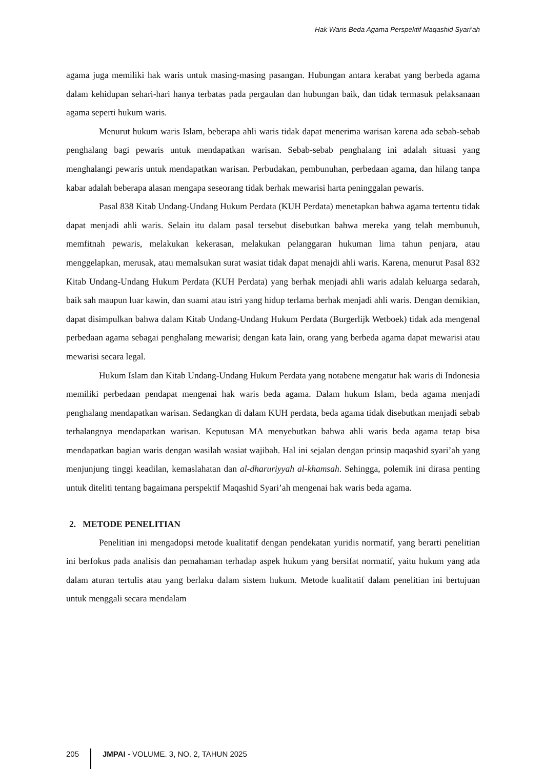Hak Waris Beda Agama Perspektif Maqashid Syari’ah
agama juga memiliki hak waris untuk masing-masing pasangan. Hubungan antara kerabat yang berbeda agama dalam kehidupan sehari-hari hanya terbatas pada pergaulan dan hubungan baik, dan tidak termasuk pelaksanaan agama seperti hukum waris.
Menurut hukum waris Islam, beberapa ahli waris tidak dapat menerima warisan karena ada sebab-sebab penghalang bagi pewaris untuk mendapatkan warisan. Sebab-sebab penghalang ini adalah situasi yang menghalangi pewaris untuk mendapatkan warisan. Perbudakan, pembunuhan, perbedaan agama, dan hilang tanpa kabar adalah beberapa alasan mengapa seseorang tidak berhak mewarisi harta peninggalan pewaris.
Pasal 838 Kitab Undang-Undang Hukum Perdata (KUH Perdata) menetapkan bahwa agama tertentu tidak dapat menjadi ahli waris. Selain itu dalam pasal tersebut disebutkan bahwa mereka yang telah membunuh, memfitnah pewaris, melakukan kekerasan, melakukan pelanggaran hukuman lima tahun penjara, atau menggelapkan, merusak, atau memalsukan surat wasiat tidak dapat menajdi ahli waris. Karena, menurut Pasal 832 Kitab Undang-Undang Hukum Perdata (KUH Perdata) yang berhak menjadi ahli waris adalah keluarga sedarah, baik sah maupun luar kawin, dan suami atau istri yang hidup terlama berhak menjadi ahli waris. Dengan demikian, dapat disimpulkan bahwa dalam Kitab Undang-Undang Hukum Perdata (Burgerlijk Wetboek) tidak ada mengenal perbedaan agama sebagai penghalang mewarisi; dengan kata lain, orang yang berbeda agama dapat mewarisi atau mewarisi secara legal.
Hukum Islam dan Kitab Undang-Undang Hukum Perdata yang notabene mengatur hak waris di Indonesia memiliki perbedaan pendapat mengenai hak waris beda agama. Dalam hukum Islam, beda agama menjadi penghalang mendapatkan warisan. Sedangkan di dalam KUH perdata, beda agama tidak disebutkan menjadi sebab terhalangnya mendapatkan warisan. Keputusan MA menyebutkan bahwa ahli waris beda agama tetap bisa mendapatkan bagian waris dengan wasilah wasiat wajibah. Hal ini sejalan dengan prinsip maqashid syari’ah yang menjunjung tinggi keadilan, kemaslahatan dan al-dharuriyyah al-khamsah. Sehingga, polemik ini dirasa penting untuk diteliti tentang bagaimana perspektif Maqashid Syari’ah mengenai hak waris beda agama.
2. METODE PENELITIAN
Penelitian ini mengadopsi metode kualitatif dengan pendekatan yuridis normatif, yang berarti penelitian ini berfokus pada analisis dan pemahaman terhadap aspek hukum yang bersifat normatif, yaitu hukum yang ada dalam aturan tertulis atau yang berlaku dalam sistem hukum. Metode kualitatif dalam penelitian ini bertujuan untuk menggali secara mendalam
205 JMPAI - VOLUME. 3, NO. 2, TAHUN 2025